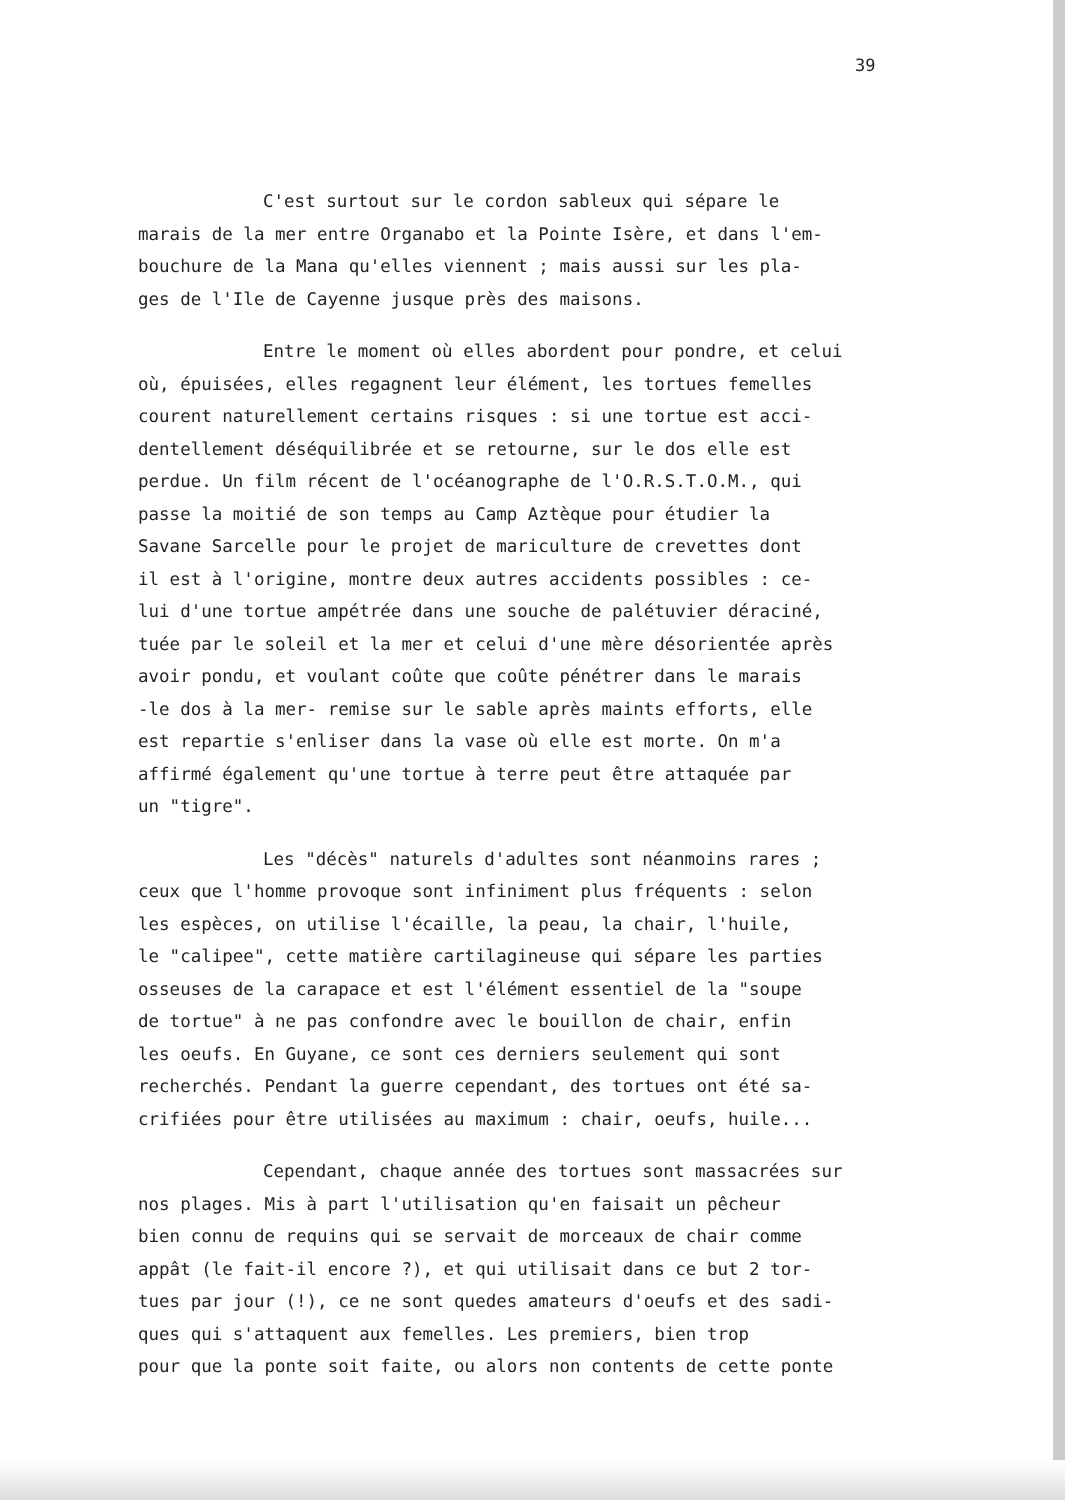39
C'est surtout sur le cordon sableux qui sépare le
marais de la mer entre Organabo et la Pointe Isère, et dans l'em-
bouchure de la Mana qu'elles viennent ; mais aussi sur les pla-
ges de l'Ile de Cayenne jusque près des maisons.
Entre le moment où elles abordent pour pondre, et celui
où, épuisées, elles regagnent leur élément, les tortues femelles
courent naturellement certains risques : si une tortue est acci-
dentellement déséquilibrée et se retourne, sur le dos elle est
perdue. Un film récent de l'océanographe de l'O.R.S.T.O.M., qui
passe la moitié de son temps au Camp Aztèque pour étudier la
Savane Sarcelle pour le projet de mariculture de crevettes dont
il est à l'origine, montre deux autres accidents possibles : ce-
lui d'une tortue ampétrée dans une souche de palétuvier déraciné,
tuée par le soleil et la mer et celui d'une mère désorientée après
avoir pondu, et voulant coûte que coûte pénétrer dans le marais
-le dos à la mer- remise sur le sable après maints efforts, elle
est repartie s'enliser dans la vase où elle est morte. On m'a
affirmé également qu'une tortue à terre peut être attaquée par
un "tigre".
Les "décès" naturels d'adultes sont néanmoins rares ;
ceux que l'homme provoque sont infiniment plus fréquents : selon
les espèces, on utilise l'écaille, la peau, la chair, l'huile,
le "calipee", cette matière cartilagineuse qui sépare les parties
osseuses de la carapace et est l'élément essentiel de la "soupe
de tortue" à ne pas confondre avec le bouillon de chair, enfin
les oeufs. En Guyane, ce sont ces derniers seulement qui sont
recherchés. Pendant la guerre cependant, des tortues ont été sa-
crifiées pour être utilisées au maximum : chair, oeufs, huile...
Cependant, chaque année des tortues sont massacrées sur
nos plages. Mis à part l'utilisation qu'en faisait un pêcheur
bien connu de requins qui se servait de morceaux de chair comme
appât (le fait-il encore ?), et qui utilisait dans ce but 2 tor-
tues par jour (!), ce ne sont quedes amateurs d'oeufs et des sadi-
ques qui s'attaquent aux femelles. Les premiers, bien trop
pour que la ponte soit faite, ou alors non contents de cette ponte